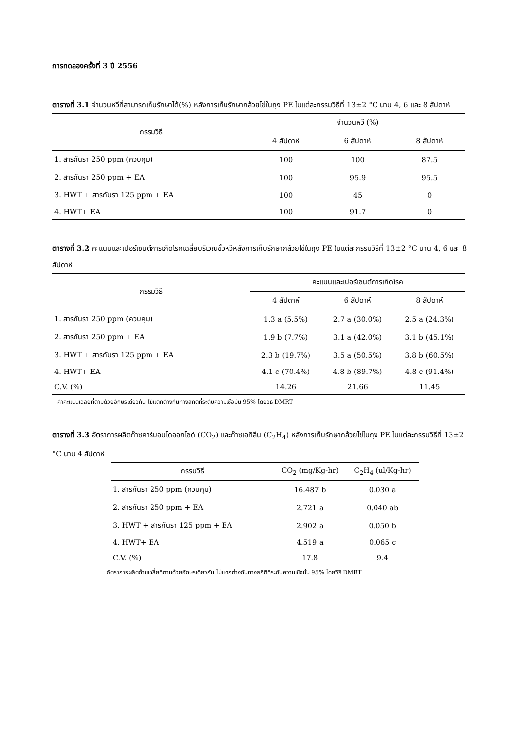การทดลองครั้งที่ 3 ปี 2556
ตารางที่ 3.1 จำนวนหวีที่สามารถเก็บรักษาได้(%) หลังการเก็บรักษากล้วยไข่ในถุง PE ในแต่ละกรรมวิธีที่ 13±2 °C นาน 4, 6 และ 8 สัปดาห์
| กรรมวิธี | จำนวนหวี (%) | | |
| --- | --- | --- | --- |
| | 4 สัปดาห์ | 6 สัปดาห์ | 8 สัปดาห์ |
| 1. สารกันรา 250 ppm (ควบคุม) | 100 | 100 | 87.5 |
| 2. สารกันรา 250 ppm + EA | 100 | 95.9 | 95.5 |
| 3. HWT + สารกันรา 125 ppm + EA | 100 | 45 | 0 |
| 4. HWT+ EA | 100 | 91.7 | 0 |
ตารางที่ 3.2 คะแนนและเปอร์เซนต์การเกิดโรคเฉลี่ยบริเวณขั้วหวีหลังการเก็บรักษากล้วยไข่ในถุง PE ในแต่ละกรรมวิธีที่ 13±2 °C นาน 4, 6 และ 8 สัปดาห์
| กรรมวิธี | คะแนนและเปอร์เซนต์การเกิดโรค | | |
| --- | --- | --- | --- |
| | 4 สัปดาห์ | 6 สัปดาห์ | 8 สัปดาห์ |
| 1. สารกันรา 250 ppm (ควบคุม) | 1.3 a (5.5%) | 2.7 a (30.0%) | 2.5 a (24.3%) |
| 2. สารกันรา 250 ppm + EA | 1.9 b (7.7%) | 3.1 a (42.0%) | 3.1 b (45.1%) |
| 3. HWT + สารกันรา 125 ppm + EA | 2.3 b (19.7%) | 3.5 a (50.5%) | 3.8 b (60.5%) |
| 4. HWT+ EA | 4.1 c (70.4%) | 4.8 b (89.7%) | 4.8 c (91.4%) |
| C.V. (%) | 14.26 | 21.66 | 11.45 |
ค่าคะแนนเฉลี่ยที่ตามด้วยอักษรเดียวกัน ไม่แตกต่างกันทางสถิติที่ระดับความเชื่อมั่น 95% โดยวิธี DMRT
ตารางที่ 3.3 อัตราการผลิตก๊าซคาร์บอนไดออกไซด์ (CO<sub>2</sub>) และก๊าซเอทิลีน (C<sub>2</sub>H<sub>4</sub>) หลังการเก็บรักษากล้วยไข่ในถุง PE ในแต่ละกรรมวิธีที่ 13±2 °C นาน 4 สัปดาห์
| กรรมวิธี | CO<sub>2</sub> (mg/Kg-hr) | C<sub>2</sub>H<sub>4</sub> (ul/Kg-hr) |
| --- | --- | --- |
| 1. สารกันรา 250 ppm (ควบคุม) | 16.487 b | 0.030 a |
| 2. สารกันรา 250 ppm + EA | 2.721 a | 0.040 ab |
| 3. HWT + สารกันรา 125 ppm + EA | 2.902 a | 0.050 b |
| 4. HWT+ EA | 4.519 a | 0.065 c |
| C.V. (%) | 17.8 | 9.4 |
อัตราการผลิตก๊าซเฉลี่ยที่ตามด้วยอักษรเดียวกัน ไม่แตกต่างกันทางสถิติที่ระดับความเชื่อมั่น 95% โดยวิธี DMRT